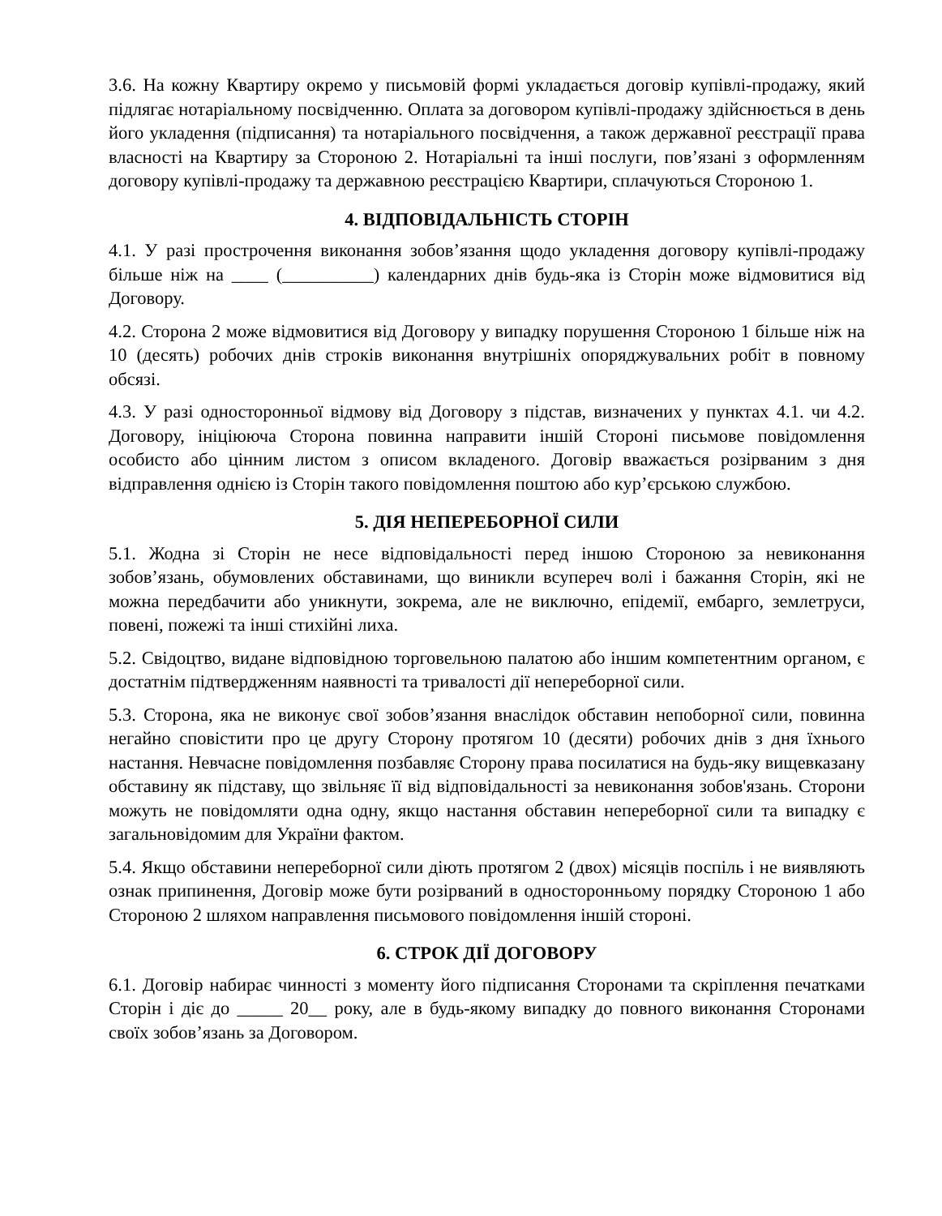3.6. На кожну Квартиру окремо у письмовій формі укладається договір купівлі-продажу, який підлягає нотаріальному посвідченню. Оплата за договором купівлі-продажу здійснюється в день його укладення (підписання) та нотаріального посвідчення, а також державної реєстрації права власності на Квартиру за Стороною 2. Нотаріальні та інші послуги, пов’язані з оформленням договору купівлі-продажу та державною реєстрацією Квартири, сплачуються Стороною 1.
4. ВІДПОВІДАЛЬНІСТЬ СТОРІН
4.1. У разі прострочення виконання зобов’язання щодо укладення договору купівлі-продажу більше ніж на ____ (__________) календарних днів будь-яка із Сторін може відмовитися від Договору.
4.2. Сторона 2 може відмовитися від Договору у випадку порушення Стороною 1 більше ніж на 10 (десять) робочих днів строків виконання внутрішніх опоряджувальних робіт в повному обсязі.
4.3. У разі односторонньої відмову від Договору з підстав, визначених у пунктах 4.1. чи 4.2. Договору, ініціююча Сторона повинна направити іншій Стороні письмове повідомлення особисто або цінним листом з описом вкладеного. Договір вважається розірваним з дня відправлення однією із Сторін такого повідомлення поштою або кур’єрською службою.
5. ДІЯ НЕПЕРЕБОРНОЇ СИЛИ
5.1. Жодна зі Сторін не несе відповідальності перед іншою Стороною за невиконання зобов’язань, обумовлених обставинами, що виникли всупереч волі і бажання Сторін, які не можна передбачити або уникнути, зокрема, але не виключно, епідемії, ембарго, землетруси, повені, пожежі та інші стихійні лиха.
5.2. Свідоцтво, видане відповідною торговельною палатою або іншим компетентним органом, є достатнім підтвердженням наявності та тривалості дії непереборної сили.
5.3. Сторона, яка не виконує свої зобов’язання внаслідок обставин непоборної сили, повинна негайно сповістити про це другу Сторону протягом 10 (десяти) робочих днів з дня їхнього настання. Невчасне повідомлення позбавляє Сторону права посилатися на будь-яку вищевказану обставину як підставу, що звільняє її від відповідальності за невиконання зобов'язань. Сторони можуть не повідомляти одна одну, якщо настання обставин непереборної сили та випадку є загальновідомим для України фактом.
5.4. Якщо обставини непереборної сили діють протягом 2 (двох) місяців поспіль і не виявляють ознак припинення, Договір може бути розірваний в односторонньому порядку Стороною 1 або Стороною 2 шляхом направлення письмового повідомлення іншій стороні.
6. СТРОК ДІЇ ДОГОВОРУ
6.1. Договір набирає чинності з моменту його підписання Сторонами та скріплення печатками Сторін і діє до _____ 20__ року, але в будь-якому випадку до повного виконання Сторонами своїх зобов’язань за Договором.